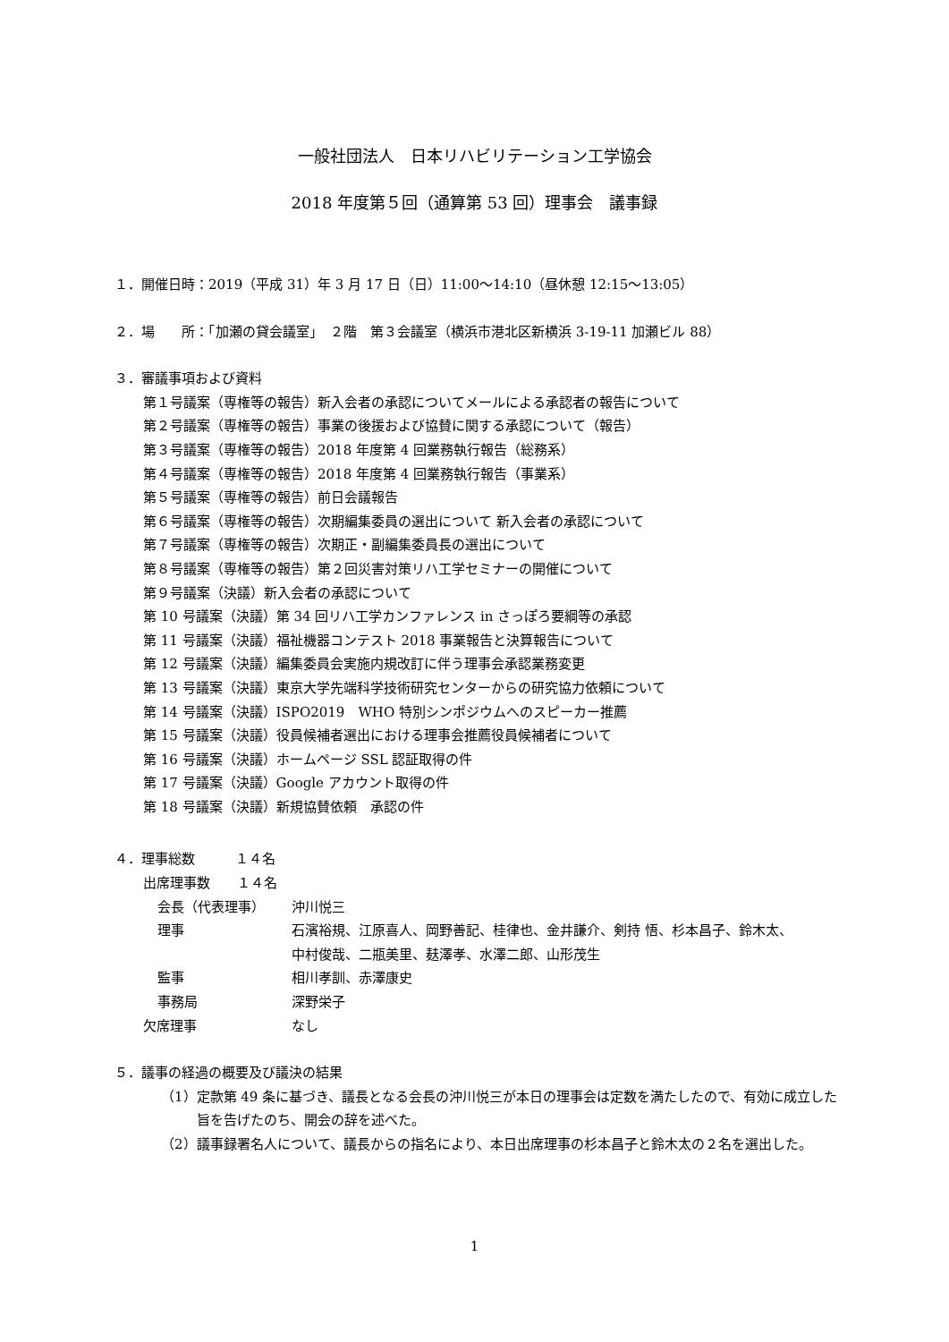一般社団法人　日本リハビリテーション工学協会
2018 年度第５回（通算第 53 回）理事会　議事録
１．開催日時：2019（平成 31）年 3 月 17 日（日）11:00～14:10（昼休憩 12:15～13:05）
２．場　　所：「加瀬の貸会議室」　２階　第３会議室（横浜市港北区新横浜 3-19-11 加瀬ビル 88）
３．審議事項および資料
第１号議案（専権等の報告）新入会者の承認についてメールによる承認者の報告について
第２号議案（専権等の報告）事業の後援および協賛に関する承認について（報告）
第３号議案（専権等の報告）2018 年度第 4 回業務執行報告（総務系）
第４号議案（専権等の報告）2018 年度第 4 回業務執行報告（事業系）
第５号議案（専権等の報告）前日会議報告
第６号議案（専権等の報告）次期編集委員の選出について 新入会者の承認について
第７号議案（専権等の報告）次期正・副編集委員長の選出について
第８号議案（専権等の報告）第２回災害対策リハ工学セミナーの開催について
第９号議案（決議）新入会者の承認について
第 10 号議案（決議）第 34 回リハ工学カンファレンス in さっぽろ要綱等の承認
第 11 号議案（決議）福祉機器コンテスト 2018 事業報告と決算報告について
第 12 号議案（決議）編集委員会実施内規改訂に伴う理事会承認業務変更
第 13 号議案（決議）東京大学先端科学技術研究センターからの研究協力依頼について
第 14 号議案（決議）ISPO2019　WHO 特別シンポジウムへのスピーカー推薦
第 15 号議案（決議）役員候補者選出における理事会推薦役員候補者について
第 16 号議案（決議）ホームページ SSL 認証取得の件
第 17 号議案（決議）Google アカウント取得の件
第 18 号議案（決議）新規協賛依頼　承認の件
４．理事総数　　　１４名
出席理事数　　１４名
会長（代表理事） 沖川悦三
理事 石濱裕規、江原喜人、岡野善記、桂律也、金井謙介、剣持 悟、杉本昌子、鈴木太、
中村俊哉、二瓶美里、麸澤孝、水澤二郎、山形茂生
監事 相川孝訓、赤澤康史
事務局 深野栄子
欠席理事 なし
５．議事の経過の概要及び議決の結果
（1）定款第 49 条に基づき、議長となる会長の沖川悦三が本日の理事会は定数を満たしたので、有効に成立した旨を告げたのち、開会の辞を述べた。
（2）議事録署名人について、議長からの指名により、本日出席理事の杉本昌子と鈴木太の２名を選出した。
1